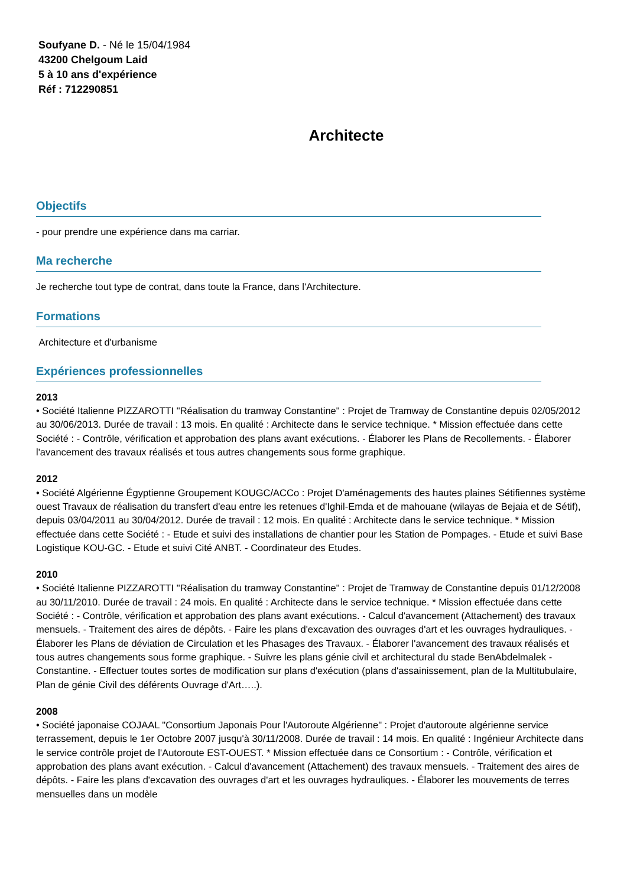Soufyane D. - Né le 15/04/1984
43200 Chelgoum Laid
5 à 10 ans d'expérience
Réf : 712290851
Architecte
Objectifs
- pour prendre une expérience dans ma carriar.
Ma recherche
Je recherche tout type de contrat, dans toute la France, dans l'Architecture.
Formations
Architecture et d'urbanisme
Expériences professionnelles
2013
• Société Italienne PIZZAROTTI "Réalisation du tramway Constantine" : Projet de Tramway de Constantine depuis 02/05/2012 au 30/06/2013. Durée de travail : 13 mois. En qualité : Architecte dans le service technique. * Mission effectuée dans cette Société : - Contrôle, vérification et approbation des plans avant exécutions. - Élaborer les Plans de Recollements. - Élaborer l'avancement des travaux réalisés et tous autres changements sous forme graphique.
2012
• Société Algérienne Égyptienne Groupement KOUGC/ACCo : Projet D'aménagements des hautes plaines Sétifiennes système ouest Travaux de réalisation du transfert d'eau entre les retenues d'Ighil-Emda et de mahouane (wilayas de Bejaia et de Sétif), depuis 03/04/2011 au 30/04/2012. Durée de travail : 12 mois. En qualité : Architecte dans le service technique. * Mission effectuée dans cette Société : - Etude et suivi des installations de chantier pour les Station de Pompages. - Etude et suivi Base Logistique KOU-GC. - Etude et suivi Cité ANBT. - Coordinateur des Etudes.
2010
• Société Italienne PIZZAROTTI "Réalisation du tramway Constantine" : Projet de Tramway de Constantine depuis 01/12/2008 au 30/11/2010. Durée de travail : 24 mois. En qualité : Architecte dans le service technique. * Mission effectuée dans cette Société : - Contrôle, vérification et approbation des plans avant exécutions. - Calcul d'avancement (Attachement) des travaux mensuels. - Traitement des aires de dépôts. - Faire les plans d'excavation des ouvrages d'art et les ouvrages hydrauliques. - Élaborer les Plans de déviation de Circulation et les Phasages des Travaux. - Élaborer l'avancement des travaux réalisés et tous autres changements sous forme graphique. - Suivre les plans génie civil et architectural du stade BenAbdelmalek - Constantine. - Effectuer toutes sortes de modification sur plans d'exécution (plans d'assainissement, plan de la Multitubulaire, Plan de génie Civil des déférents Ouvrage d'Art…..).
2008
• Société japonaise COJAAL "Consortium Japonais Pour l'Autoroute Algérienne" : Projet d'autoroute algérienne service terrassement, depuis le 1er Octobre 2007 jusqu'à 30/11/2008. Durée de travail : 14 mois. En qualité : Ingénieur Architecte dans le service contrôle projet de l'Autoroute EST-OUEST. * Mission effectuée dans ce Consortium : - Contrôle, vérification et approbation des plans avant exécution. - Calcul d'avancement (Attachement) des travaux mensuels. - Traitement des aires de dépôts. - Faire les plans d'excavation des ouvrages d'art et les ouvrages hydrauliques. - Élaborer les mouvements de terres mensuelles dans un modèle